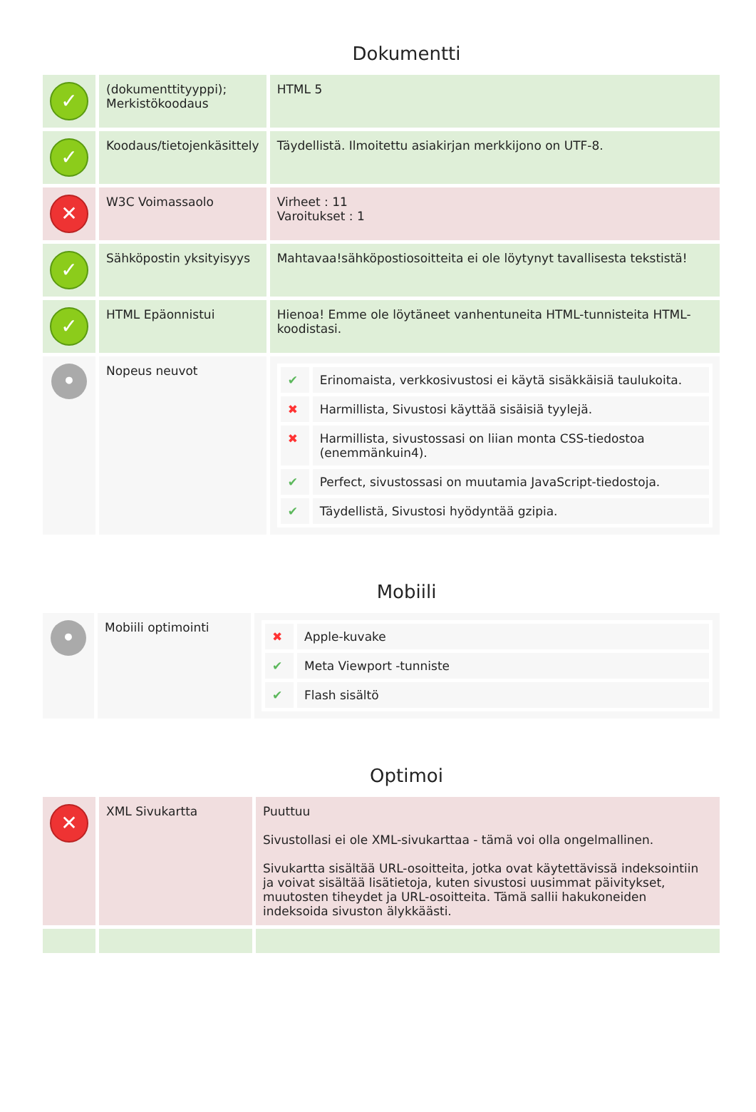Dokumentti
| ✓ | (dokumenttityyppi); Merkistökoodaus | HTML 5 |
| ✓ | Koodaus/tietojenkäsittely | Täydellistä. Ilmoitettu asiakirjan merkkijono on UTF-8. |
| ✕ | W3C Voimassaolo | Virheet : 11 Varoitukset : 1 |
| ✓ | Sähköpostin yksityisyys | Mahtavaa!sähköpostiosoitteita ei ole löytynyt tavallisesta tekstistä! |
| ✓ | HTML Epäonnistui | Hienoa! Emme ole löytäneet vanhentuneita HTML-tunnisteita HTML-koodistasi. |
| • | Nopeus neuvot | / ✔ / Erinomaista, verkkosivustosi ei käytä sisäkkäisiä taulukoita. / / ✖ / Harmillista, Sivustosi käyttää sisäisiä tyylejä. / / ✖ / Harmillista, sivustossasi on liian monta CSS-tiedostoa (enemmänkuin4). / / ✔ / Perfect, sivustossasi on muutamia JavaScript-tiedostoja. / / ✔ / Täydellistä, Sivustosi hyödyntää gzipia. / |
Mobiili
| • | Mobiili optimointi | / ✖ / Apple-kuvake / / ✔ / Meta Viewport -tunniste / / ✔ / Flash sisältö / |
Optimoi
| ✕ | XML Sivukartta | Puuttuu Sivustollasi ei ole XML-sivukarttaa - tämä voi olla ongelmallinen. Sivukartta sisältää URL-osoitteita, jotka ovat käytettävissä indeksointiin ja voivat sisältää lisätietoja, kuten sivustosi uusimmat päivitykset, muutosten tiheydet ja URL-osoitteita. Tämä sallii hakukoneiden indeksoida sivuston älykkäästi. |